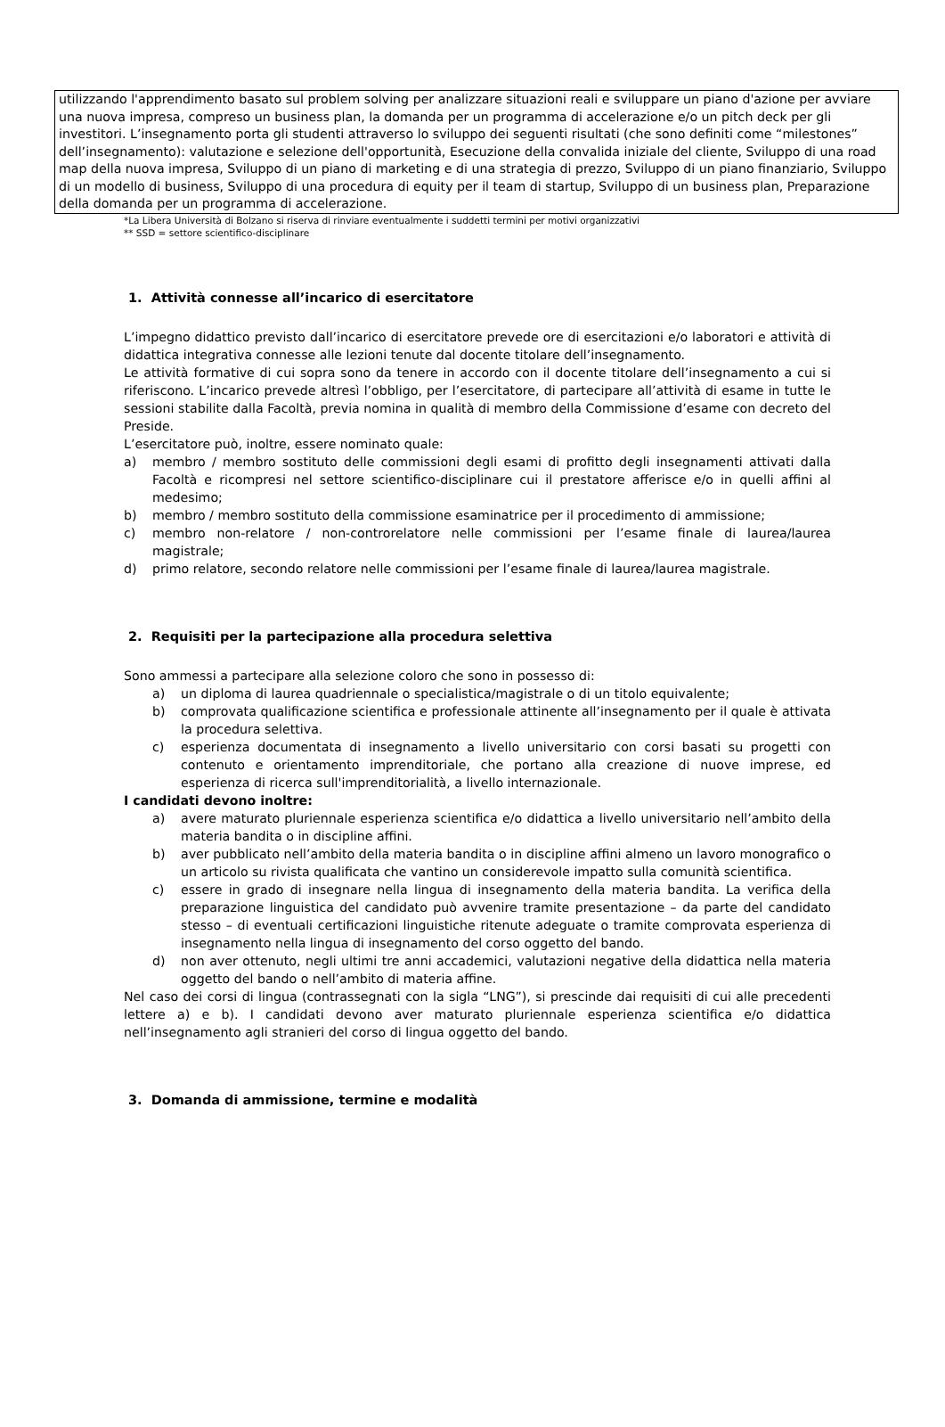utilizzando l'apprendimento basato sul problem solving per analizzare situazioni reali e sviluppare un piano d'azione per avviare una nuova impresa, compreso un business plan, la domanda per un programma di accelerazione e/o un pitch deck per gli investitori. L’insegnamento porta gli studenti attraverso lo sviluppo dei seguenti risultati (che sono definiti come “milestones” dell’insegnamento): valutazione e selezione dell'opportunità, Esecuzione della convalida iniziale del cliente, Sviluppo di una road map della nuova impresa, Sviluppo di un piano di marketing e di una strategia di prezzo, Sviluppo di un piano finanziario, Sviluppo di un modello di business, Sviluppo di una procedura di equity per il team di startup, Sviluppo di un business plan, Preparazione della domanda per un programma di accelerazione.
*La Libera Università di Bolzano si riserva di rinviare eventualmente i suddetti termini per motivi organizzativi
** SSD = settore scientifico-disciplinare
1. Attività connesse all’incarico di esercitatore
L’impegno didattico previsto dall’incarico di esercitatore prevede ore di esercitazioni e/o laboratori e attività di didattica integrativa connesse alle lezioni tenute dal docente titolare dell’insegnamento.
Le attività formative di cui sopra sono da tenere in accordo con il docente titolare dell’insegnamento a cui si riferiscono. L’incarico prevede altresì l’obbligo, per l’esercitatore, di partecipare all’attività di esame in tutte le sessioni stabilite dalla Facoltà, previa nomina in qualità di membro della Commissione d’esame con decreto del Preside.
L’esercitatore può, inoltre, essere nominato quale:
a) membro / membro sostituto delle commissioni degli esami di profitto degli insegnamenti attivati dalla Facoltà e ricompresi nel settore scientifico-disciplinare cui il prestatore afferisce e/o in quelli affini al medesimo;
b) membro / membro sostituto della commissione esaminatrice per il procedimento di ammissione;
c) membro non-relatore / non-controrelatore nelle commissioni per l’esame finale di laurea/laurea magistrale;
d) primo relatore, secondo relatore nelle commissioni per l’esame finale di laurea/laurea magistrale.
2. Requisiti per la partecipazione alla procedura selettiva
Sono ammessi a partecipare alla selezione coloro che sono in possesso di:
a) un diploma di laurea quadriennale o specialistica/magistrale o di un titolo equivalente;
b) comprovata qualificazione scientifica e professionale attinente all’insegnamento per il quale è attivata la procedura selettiva.
c) esperienza documentata di insegnamento a livello universitario con corsi basati su progetti con contenuto e orientamento imprenditoriale, che portano alla creazione di nuove imprese, ed esperienza di ricerca sull'imprenditorialità, a livello internazionale.
I candidati devono inoltre:
a) avere maturato pluriennale esperienza scientifica e/o didattica a livello universitario nell’ambito della materia bandita o in discipline affini.
b) aver pubblicato nell’ambito della materia bandita o in discipline affini almeno un lavoro monografico o un articolo su rivista qualificata che vantino un considerevole impatto sulla comunità scientifica.
c) essere in grado di insegnare nella lingua di insegnamento della materia bandita. La verifica della preparazione linguistica del candidato può avvenire tramite presentazione – da parte del candidato stesso – di eventuali certificazioni linguistiche ritenute adeguate o tramite comprovata esperienza di insegnamento nella lingua di insegnamento del corso oggetto del bando.
d) non aver ottenuto, negli ultimi tre anni accademici, valutazioni negative della didattica nella materia oggetto del bando o nell’ambito di materia affine.
Nel caso dei corsi di lingua (contrassegnati con la sigla “LNG”), si prescinde dai requisiti di cui alle precedenti lettere a) e b). I candidati devono aver maturato pluriennale esperienza scientifica e/o didattica nell’insegnamento agli stranieri del corso di lingua oggetto del bando.
3. Domanda di ammissione, termine e modalità